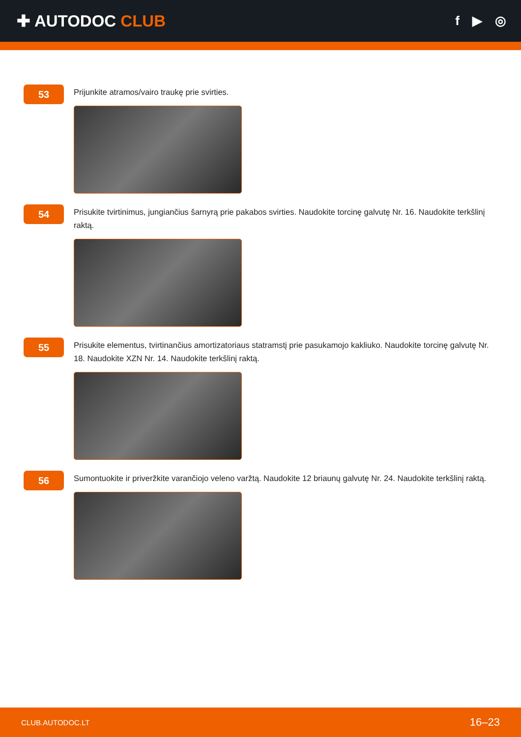✚ AUTODOC CLUB
f ▶ ◎
53
Prijunkite atramos/vairo traukę prie svirties.
54
Prisukite tvirtinimus, jungiančius šarnyrą prie pakabos svirties. Naudokite torcinę galvutę Nr. 16. Naudokite terkšlinį raktą.
55
Prisukite elementus, tvirtinančius amortizatoriaus statramstį prie pasukamojo kakliuko. Naudokite torcinę galvutę Nr. 18. Naudokite XZN Nr. 14. Naudokite terkšlinį raktą.
56
Sumontuokite ir priveržkite varančiojo veleno varžtą. Naudokite 12 briaunų galvutę Nr. 24. Naudokite terkšlinį raktą.
CLUB.AUTODOC.LT 16–23